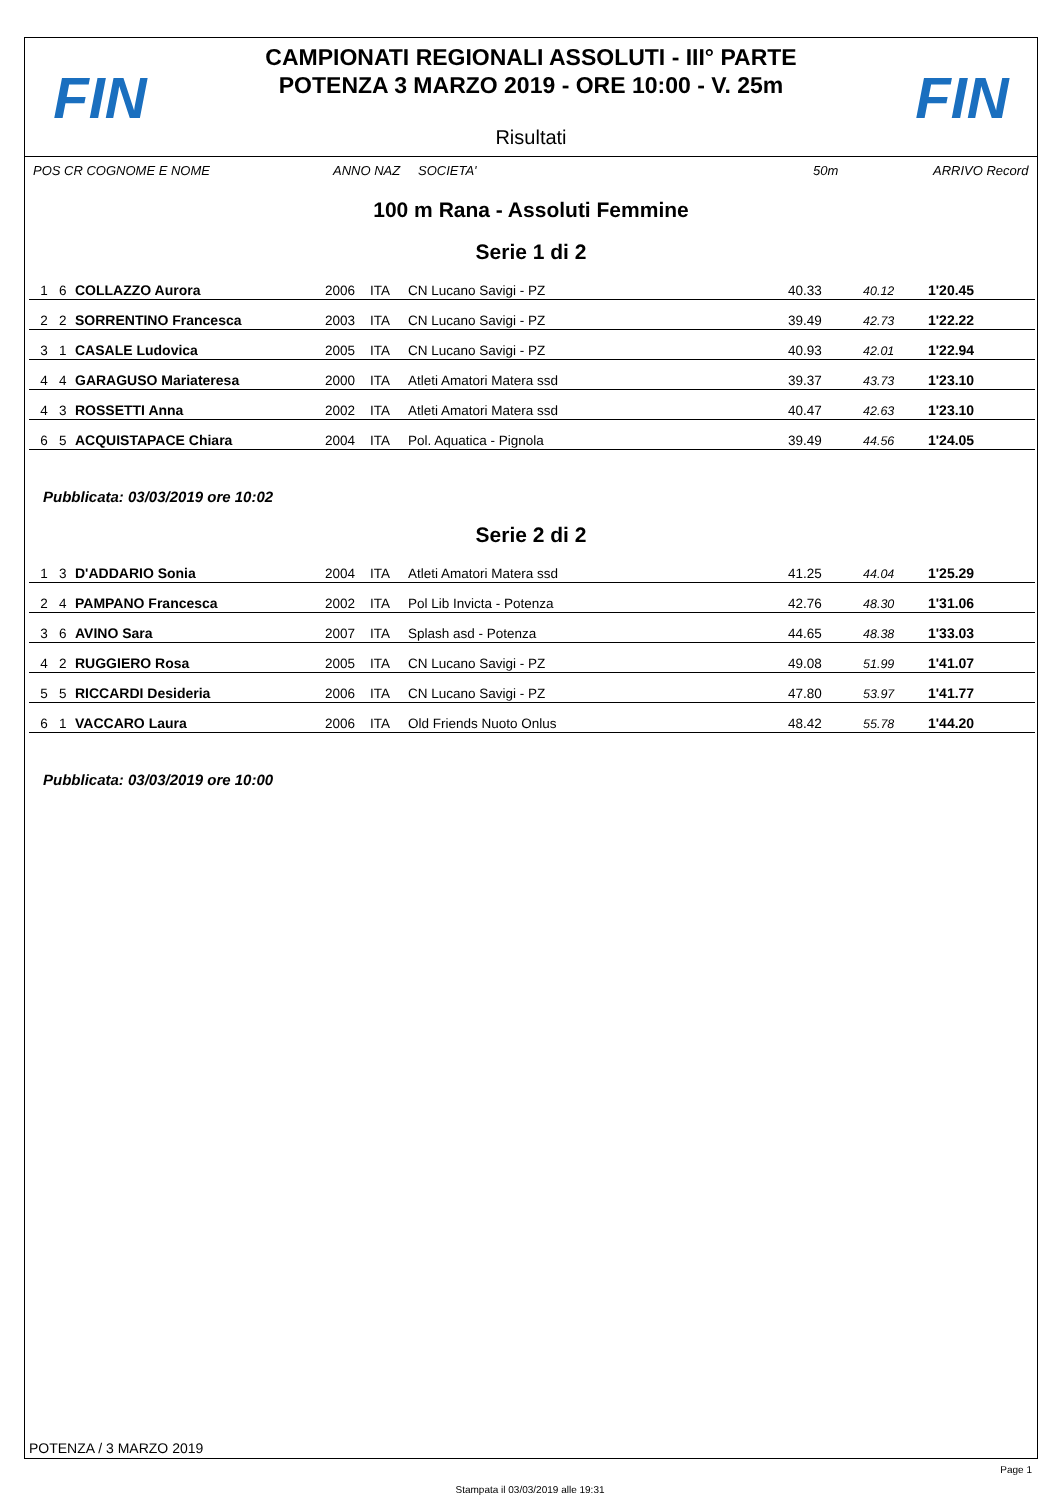FIN
CAMPIONATI REGIONALI ASSOLUTI - III° PARTE
POTENZA 3 MARZO 2019 - ORE 10:00 - V. 25m
Risultati
FIN
POS CR COGNOME E NOME ANNO NAZ SOCIETA' 50m ARRIVO Record
100 m Rana - Assoluti Femmine
Serie 1 di 2
| 1 | 6 | COLLAZZO Aurora | 2006 | ITA | CN Lucano Savigi - PZ | 40.33 | 40.12 | 1'20.45 |
| 2 | 2 | SORRENTINO Francesca | 2003 | ITA | CN Lucano Savigi - PZ | 39.49 | 42.73 | 1'22.22 |
| 3 | 1 | CASALE Ludovica | 2005 | ITA | CN Lucano Savigi - PZ | 40.93 | 42.01 | 1'22.94 |
| 4 | 4 | GARAGUSO Mariateresa | 2000 | ITA | Atleti Amatori Matera ssd | 39.37 | 43.73 | 1'23.10 |
| 4 | 3 | ROSSETTI Anna | 2002 | ITA | Atleti Amatori Matera ssd | 40.47 | 42.63 | 1'23.10 |
| 6 | 5 | ACQUISTAPACE Chiara | 2004 | ITA | Pol. Aquatica - Pignola | 39.49 | 44.56 | 1'24.05 |
Pubblicata: 03/03/2019 ore 10:02
Serie 2 di 2
| 1 | 3 | D'ADDARIO Sonia | 2004 | ITA | Atleti Amatori Matera ssd | 41.25 | 44.04 | 1'25.29 |
| 2 | 4 | PAMPANO Francesca | 2002 | ITA | Pol Lib Invicta - Potenza | 42.76 | 48.30 | 1'31.06 |
| 3 | 6 | AVINO Sara | 2007 | ITA | Splash asd - Potenza | 44.65 | 48.38 | 1'33.03 |
| 4 | 2 | RUGGIERO Rosa | 2005 | ITA | CN Lucano Savigi - PZ | 49.08 | 51.99 | 1'41.07 |
| 5 | 5 | RICCARDI Desideria | 2006 | ITA | CN Lucano Savigi - PZ | 47.80 | 53.97 | 1'41.77 |
| 6 | 1 | VACCARO Laura | 2006 | ITA | Old Friends Nuoto Onlus | 48.42 | 55.78 | 1'44.20 |
Pubblicata: 03/03/2019 ore 10:00
POTENZA / 3 MARZO 2019
Page 1
Stampata il 03/03/2019 alle 19:31